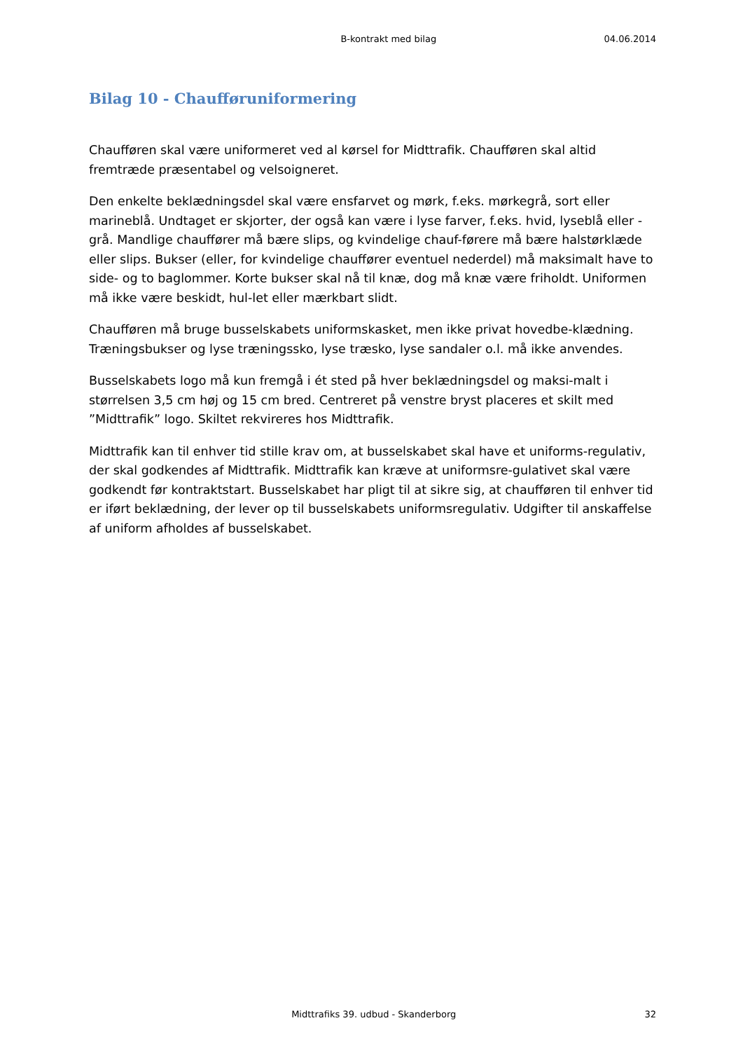B-kontrakt med bilag 04.06.2014
Bilag 10 - Chaufføruniformering
Chaufføren skal være uniformeret ved al kørsel for Midttrafik. Chaufføren skal altid fremtræde præsentabel og velsoigneret.
Den enkelte beklædningsdel skal være ensfarvet og mørk, f.eks. mørkegrå, sort eller marineblå. Undtaget er skjorter, der også kan være i lyse farver, f.eks. hvid, lyseblå eller -grå. Mandlige chauffører må bære slips, og kvindelige chauf-førere må bære halstørklæde eller slips. Bukser (eller, for kvindelige chauffører eventuel nederdel) må maksimalt have to side- og to baglommer. Korte bukser skal nå til knæ, dog må knæ være friholdt. Uniformen må ikke være beskidt, hul-let eller mærkbart slidt.
Chaufføren må bruge busselskabets uniformskasket, men ikke privat hovedbe-klædning. Træningsbukser og lyse træningssko, lyse træsko, lyse sandaler o.l. må ikke anvendes.
Busselskabets logo må kun fremgå i ét sted på hver beklædningsdel og maksi-malt i størrelsen 3,5 cm høj og 15 cm bred. Centreret på venstre bryst placeres et skilt med ”Midttrafik” logo. Skiltet rekvireres hos Midttrafik.
Midttrafik kan til enhver tid stille krav om, at busselskabet skal have et uniforms-regulativ, der skal godkendes af Midttrafik. Midttrafik kan kræve at uniformsre-gulativet skal være godkendt før kontraktstart. Busselskabet har pligt til at sikre sig, at chaufføren til enhver tid er iført beklædning, der lever op til busselskabets uniformsregulativ. Udgifter til anskaffelse af uniform afholdes af busselskabet.
Midttrafiks 39. udbud - Skanderborg 32